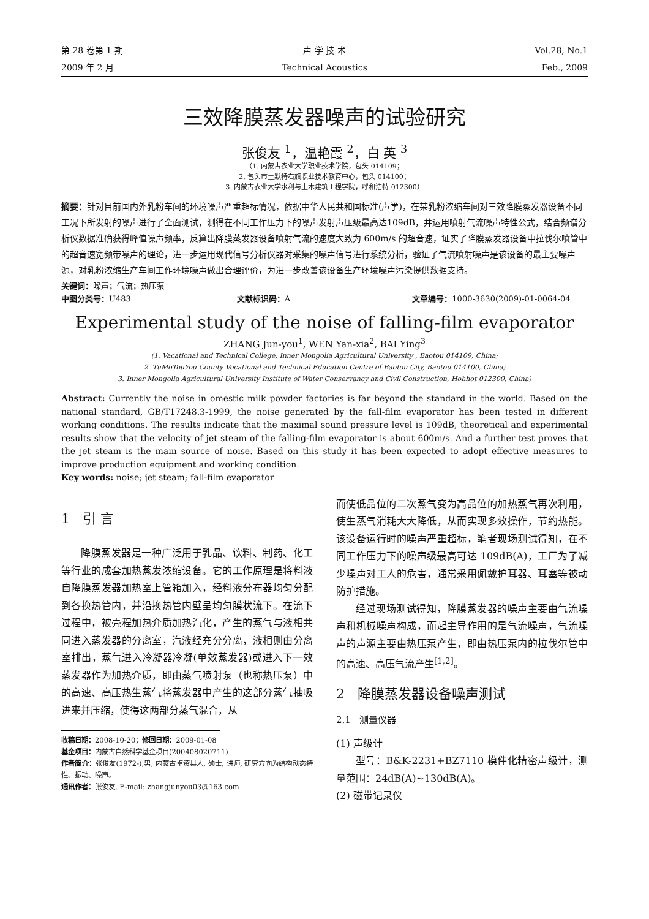第 28 卷第 1 期 声 学 技 术 Vol.28, No.1
2009 年 2 月 Technical Acoustics Feb., 2009
三效降膜蒸发器噪声的试验研究
张俊友 <sup>1</sup>，温艳霞 <sup>2</sup>，白 英 <sup>3</sup>
（1. 内蒙古农业大学职业技术学院，包头 014109；
2. 包头市土默特右旗职业技术教育中心，包头 014100；
3. 内蒙古农业大学水利与土木建筑工程学院，呼和浩特 012300）
摘要：针对目前国内外乳粉车间的环境噪声严重超标情况，依据中华人民共和国标准(声学)，在某乳粉浓缩车间对三效降膜蒸发器设备不同工况下所发射的噪声进行了全面测试，测得在不同工作压力下的噪声发射声压级最高达109dB，并运用喷射气流噪声特性公式，结合频谱分析仪数据准确获得峰值噪声频率，反算出降膜蒸发器设备喷射气流的速度大致为 600m/s 的超音速，证实了降膜蒸发器设备中拉伐尔喷管中的超音速宽频带噪声的理论，进一步运用现代信号分析仪器对采集的噪声信号进行系统分析，验证了气流喷射噪声是该设备的最主要噪声源，对乳粉浓缩生产车间工作环境噪声做出合理评价，为进一步改善该设备生产环境噪声污染提供数据支持。
关键词：噪声；气流；热压泵
中图分类号：U483 文献标识码：A 文章编号：1000-3630(2009)-01-0064-04
Experimental study of the noise of falling-film evaporator
ZHANG Jun-you<sup>1</sup>, WEN Yan-xia<sup>2</sup>, BAI Ying<sup>3</sup>
(1. Vacational and Technical College, Inner Mongolia Agricultural University , Baotou 014109, China;
2. TuMoTouYou County Vocational and Technical Education Centre of Baotou City, Baotou 014100, China;
3. Inner Mongolia Agricultural University Institute of Water Conservancy and Civil Construction, Hohhot 012300, China)
Abstract: Currently the noise in omestic milk powder factories is far beyond the standard in the world. Based on the national standard, GB/T17248.3-1999, the noise generated by the fall-film evaporator has been tested in different working conditions. The results indicate that the maximal sound pressure level is 109dB, theoretical and experimental results show that the velocity of jet steam of the falling-film evaporator is about 600m/s. And a further test proves that the jet steam is the main source of noise. Based on this study it has been expected to adopt effective measures to improve production equipment and working condition.
Key words: noise; jet steam; fall-film evaporator
1 引 言
降膜蒸发器是一种广泛用于乳品、饮料、制药、化工等行业的成套加热蒸发浓缩设备。它的工作原理是将料液自降膜蒸发器加热室上管箱加入，经料液分布器均匀分配到各换热管内，并沿换热管内壁呈均匀膜状流下。在流下过程中，被壳程加热介质加热汽化，产生的蒸气与液相共同进入蒸发器的分离室，汽液经充分分离，液相则由分离室排出，蒸气进入冷凝器冷凝(单效蒸发器)或进入下一效蒸发器作为加热介质，即由蒸气喷射泵（也称热压泵）中的高速、高压热生蒸气将蒸发器中产生的这部分蒸气抽吸进来并压缩，使得这两部分蒸气混合，从
收稿日期：2008-10-20；修回日期：2009-01-08
基金项目：内蒙古自然科学基金项目(200408020711)
作者简介：张俊友(1972-),男, 内蒙古卓资县人, 硕士, 讲师, 研究方向为结构动态特性、振动、噪声。
通讯作者：张俊友, E-mail: zhangjunyou03@163.com
而使低品位的二次蒸气变为高品位的加热蒸气再次利用，使生蒸气消耗大大降低，从而实现多效操作，节约热能。该设备运行时的噪声严重超标，笔者现场测试得知，在不同工作压力下的噪声级最高可达 109dB(A)，工厂为了减少噪声对工人的危害，通常采用佩戴护耳器、耳塞等被动防护措施。
经过现场测试得知，降膜蒸发器的噪声主要由气流噪声和机械噪声构成，而起主导作用的是气流噪声，气流噪声的声源主要由热压泵产生，即由热压泵内的拉伐尔管中的高速、高压气流产生<sup>[1,2]</sup>。
2 降膜蒸发器设备噪声测试
2.1 测量仪器
(1) 声级计
型号：B&K-2231+BZ7110 模件化精密声级计，测量范围：24dB(A)~130dB(A)。
(2) 磁带记录仪